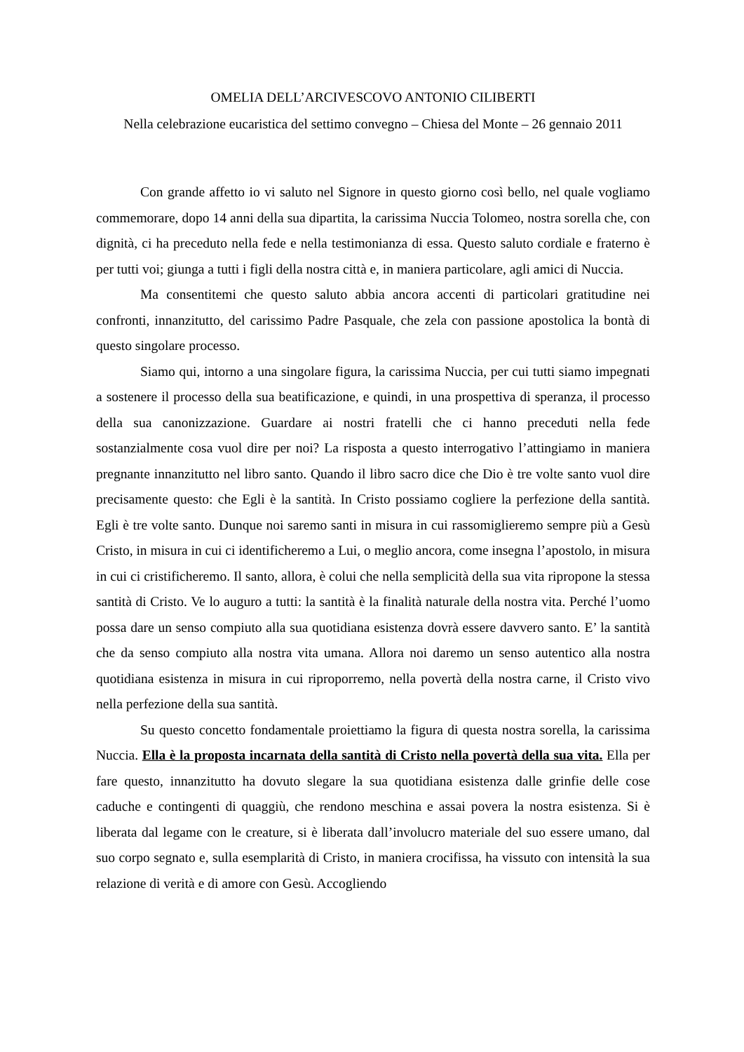OMELIA DELL’ARCIVESCOVO ANTONIO CILIBERTI
Nella celebrazione eucaristica del settimo convegno – Chiesa del Monte – 26 gennaio 2011
Con grande affetto io vi saluto nel Signore in questo giorno così bello, nel quale vogliamo commemorare, dopo 14 anni della sua dipartita, la carissima Nuccia Tolomeo, nostra sorella che, con dignità, ci ha preceduto nella fede e nella testimonianza di essa. Questo saluto cordiale e fraterno è per tutti voi; giunga a tutti i figli della nostra città e, in maniera particolare, agli amici di Nuccia.
Ma consentitemi che questo saluto abbia ancora accenti di particolari gratitudine nei confronti, innanzitutto, del carissimo Padre Pasquale, che zela con passione apostolica la bontà di questo singolare processo.
Siamo qui, intorno a una singolare figura, la carissima Nuccia, per cui tutti siamo impegnati a sostenere il processo della sua beatificazione, e quindi, in una prospettiva di speranza, il processo della sua canonizzazione. Guardare ai nostri fratelli che ci hanno preceduti nella fede sostanzialmente cosa vuol dire per noi? La risposta a questo interrogativo l’attingiamo in maniera pregnante innanzitutto nel libro santo. Quando il libro sacro dice che Dio è tre volte santo vuol dire precisamente questo: che Egli è la santità. In Cristo possiamo cogliere la perfezione della santità. Egli è tre volte santo. Dunque noi saremo santi in misura in cui rassomiglieremo sempre più a Gesù Cristo, in misura in cui ci identificheremo a Lui, o meglio ancora, come insegna l’apostolo, in misura in cui ci cristificheremo. Il santo, allora, è colui che nella semplicità della sua vita ripropone la stessa santità di Cristo. Ve lo auguro a tutti: la santità è la finalità naturale della nostra vita. Perché l’uomo possa dare un senso compiuto alla sua quotidiana esistenza dovrà essere davvero santo. E’ la santità che da senso compiuto alla nostra vita umana. Allora noi daremo un senso autentico alla nostra quotidiana esistenza in misura in cui riproporremo, nella povertà della nostra carne, il Cristo vivo nella perfezione della sua santità.
Su questo concetto fondamentale proiettiamo la figura di questa nostra sorella, la carissima Nuccia. Ella è la proposta incarnata della santità di Cristo nella povertà della sua vita. Ella per fare questo, innanzitutto ha dovuto slegare la sua quotidiana esistenza dalle grinfie delle cose caduche e contingenti di quaggiù, che rendono meschina e assai povera la nostra esistenza. Si è liberata dal legame con le creature, si è liberata dall’involucro materiale del suo essere umano, dal suo corpo segnato e, sulla esemplarità di Cristo, in maniera crocifissa, ha vissuto con intensità la sua relazione di verità e di amore con Gesù. Accogliendo